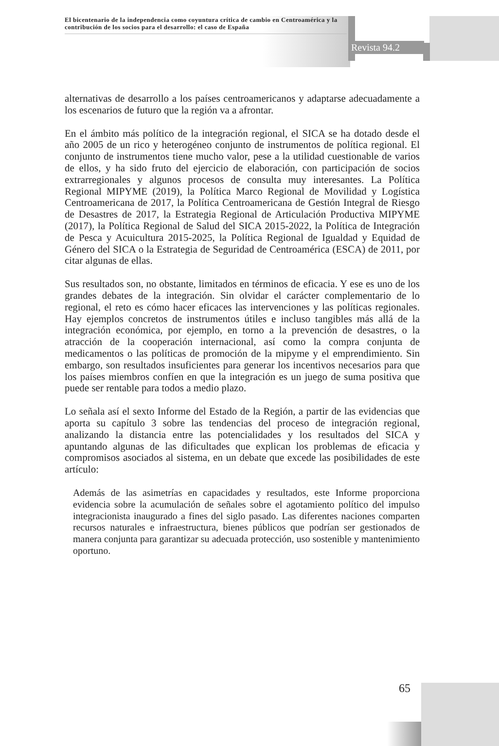El bicentenario de la independencia como coyuntura crítica de cambio en Centroamérica y la contribución de los socios para el desarrollo: el caso de España
Revista 94.2
alternativas de desarrollo a los países centroamericanos y adaptarse adecuadamente a los escenarios de futuro que la región va a afrontar.
En el ámbito más político de la integración regional, el SICA se ha dotado desde el año 2005 de un rico y heterogéneo conjunto de instrumentos de política regional. El conjunto de instrumentos tiene mucho valor, pese a la utilidad cuestionable de varios de ellos, y ha sido fruto del ejercicio de elaboración, con participación de socios extrarregionales y algunos procesos de consulta muy interesantes. La Política Regional MIPYME (2019), la Política Marco Regional de Movilidad y Logística Centroamericana de 2017, la Política Centroamericana de Gestión Integral de Riesgo de Desastres de 2017, la Estrategia Regional de Articulación Productiva MIPYME (2017), la Política Regional de Salud del SICA 2015-2022, la Política de Integración de Pesca y Acuicultura 2015-2025, la Política Regional de Igualdad y Equidad de Género del SICA o la Estrategia de Seguridad de Centroamérica (ESCA) de 2011, por citar algunas de ellas.
Sus resultados son, no obstante, limitados en términos de eficacia. Y ese es uno de los grandes debates de la integración. Sin olvidar el carácter complementario de lo regional, el reto es cómo hacer eficaces las intervenciones y las políticas regionales. Hay ejemplos concretos de instrumentos útiles e incluso tangibles más allá de la integración económica, por ejemplo, en torno a la prevención de desastres, o la atracción de la cooperación internacional, así como la compra conjunta de medicamentos o las políticas de promoción de la mipyme y el emprendimiento. Sin embargo, son resultados insuficientes para generar los incentivos necesarios para que los países miembros confíen en que la integración es un juego de suma positiva que puede ser rentable para todos a medio plazo.
Lo señala así el sexto Informe del Estado de la Región, a partir de las evidencias que aporta su capítulo 3 sobre las tendencias del proceso de integración regional, analizando la distancia entre las potencialidades y los resultados del SICA y apuntando algunas de las dificultades que explican los problemas de eficacia y compromisos asociados al sistema, en un debate que excede las posibilidades de este artículo:
Además de las asimetrías en capacidades y resultados, este Informe proporciona evidencia sobre la acumulación de señales sobre el agotamiento político del impulso integracionista inaugurado a fines del siglo pasado. Las diferentes naciones comparten recursos naturales e infraestructura, bienes públicos que podrían ser gestionados de manera conjunta para garantizar su adecuada protección, uso sostenible y mantenimiento oportuno.
65